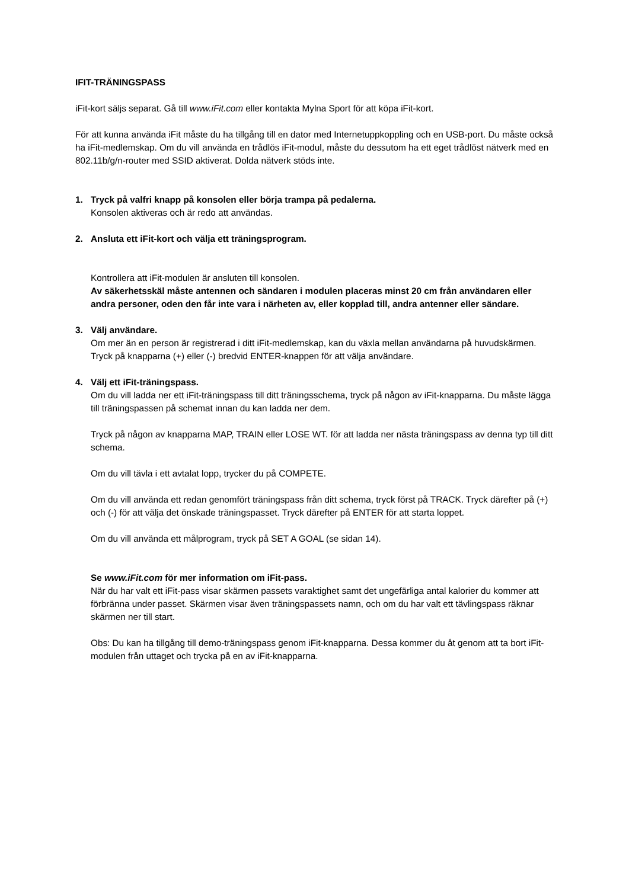IFIT-TRÄNINGSPASS
iFit-kort säljs separat. Gå till www.iFit.com eller kontakta Mylna Sport för att köpa iFit-kort.
För att kunna använda iFit måste du ha tillgång till en dator med Internetuppkoppling och en USB-port. Du måste också ha iFit-medlemskap. Om du vill använda en trådlös iFit-modul, måste du dessutom ha ett eget trådlöst nätverk med en 802.11b/g/n-router med SSID aktiverat. Dolda nätverk stöds inte.
1. Tryck på valfri knapp på konsolen eller börja trampa på pedalerna.
Konsolen aktiveras och är redo att användas.
2. Ansluta ett iFit-kort och välja ett träningsprogram.
Kontrollera att iFit-modulen är ansluten till konsolen.
Av säkerhetsskäl måste antennen och sändaren i modulen placeras minst 20 cm från användaren eller andra personer, oden den får inte vara i närheten av, eller kopplad till, andra antenner eller sändare.
3. Välj användare.
Om mer än en person är registrerad i ditt iFit-medlemskap, kan du växla mellan användarna på huvudskärmen. Tryck på knapparna (+) eller (-) bredvid ENTER-knappen för att välja användare.
4. Välj ett iFit-träningspass.
Om du vill ladda ner ett iFit-träningspass till ditt träningsschema, tryck på någon av iFit-knapparna. Du måste lägga till träningspassen på schemat innan du kan ladda ner dem.
Tryck på någon av knapparna MAP, TRAIN eller LOSE WT. för att ladda ner nästa träningspass av denna typ till ditt schema.
Om du vill tävla i ett avtalat lopp, trycker du på COMPETE.
Om du vill använda ett redan genomfört träningspass från ditt schema, tryck först på TRACK. Tryck därefter på (+) och (-) för att välja det önskade träningspasset. Tryck därefter på ENTER för att starta loppet.
Om du vill använda ett målprogram, tryck på SET A GOAL (se sidan 14).
Se www.iFit.com för mer information om iFit-pass.
När du har valt ett iFit-pass visar skärmen passets varaktighet samt det ungefärliga antal kalorier du kommer att förbränna under passet. Skärmen visar även träningspassets namn, och om du har valt ett tävlingspass räknar skärmen ner till start.
Obs: Du kan ha tillgång till demo-träningspass genom iFit-knapparna. Dessa kommer du åt genom att ta bort iFit-modulen från uttaget och trycka på en av iFit-knapparna.